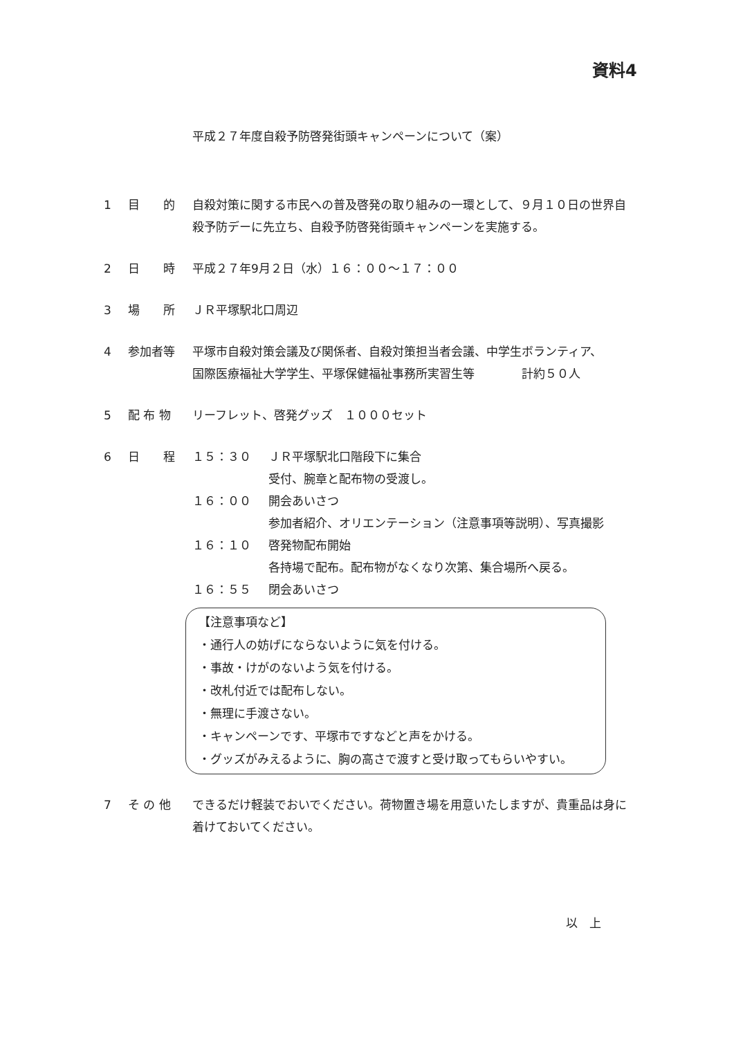資料4
平成２７年度自殺予防啓発街頭キャンペーンについて（案）
1 目　　的 自殺対策に関する市民への普及啓発の取り組みの一環として、９月１０日の世界自殺予防デーに先立ち、自殺予防啓発街頭キャンペーンを実施する。
2 日　　時 平成２７年9月２日（水）１６：００～１７：００
3 場　　所 ＪＲ平塚駅北口周辺
4 参加者等 平塚市自殺対策会議及び関係者、自殺対策担当者会議、中学生ボランティア、
国際医療福祉大学学生、平塚保健福祉事務所実習生等　　　　計約５０人
5 配 布 物 リーフレット、啓発グッズ　１０００セット
6 日　　程 １５：３０ ＪＲ平塚駅北口階段下に集合
受付、腕章と配布物の受渡し。
１６：００ 開会あいさつ
参加者紹介、オリエンテーション（注意事項等説明）、写真撮影
１６：１０ 啓発物配布開始
各持場で配布。配布物がなくなり次第、集合場所へ戻る。
１６：５５ 閉会あいさつ
【注意事項など】
・通行人の妨げにならないように気を付ける。
・事故・けがのないよう気を付ける。
・改札付近では配布しない。
・無理に手渡さない。
・キャンペーンです、平塚市ですなどと声をかける。
・グッズがみえるように、胸の高さで渡すと受け取ってもらいやすい。
7 そ の 他 できるだけ軽装でおいでください。荷物置き場を用意いたしますが、貴重品は身に着けておいてください。
以　上